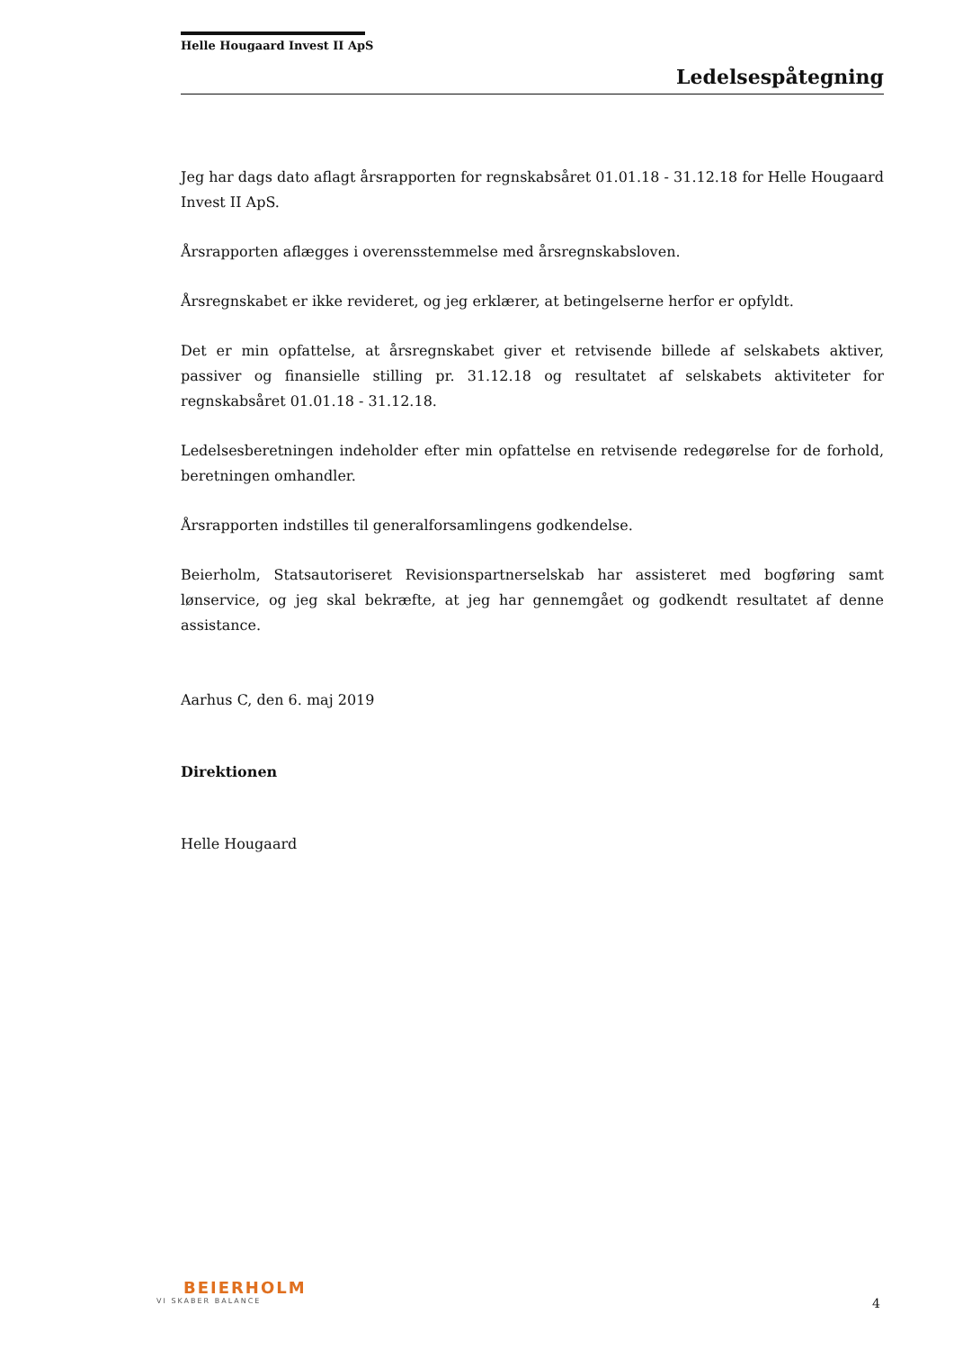Helle Hougaard Invest II ApS
Ledelsespåtegning
Jeg har dags dato aflagt årsrapporten for regnskabsåret 01.01.18 - 31.12.18 for Helle Hougaard Invest II ApS.
Årsrapporten aflægges i overensstemmelse med årsregnskabsloven.
Årsregnskabet er ikke revideret, og jeg erklærer, at betingelserne herfor er opfyldt.
Det er min opfattelse, at årsregnskabet giver et retvisende billede af selskabets aktiver, passiver og finansielle stilling pr. 31.12.18 og resultatet af selskabets aktiviteter for regnskabsåret 01.01.18 - 31.12.18.
Ledelsesberetningen indeholder efter min opfattelse en retvisende redegørelse for de forhold, beretningen omhandler.
Årsrapporten indstilles til generalforsamlingens godkendelse.
Beierholm, Statsautoriseret Revisionspartnerselskab har assisteret med bogføring samt lønservice, og jeg skal bekræfte, at jeg har gennemgået og godkendt resultatet af denne assistance.
Aarhus C, den 6. maj 2019
Direktionen
Helle Hougaard
BEIERHOLM
VI SKABER BALANCE
4